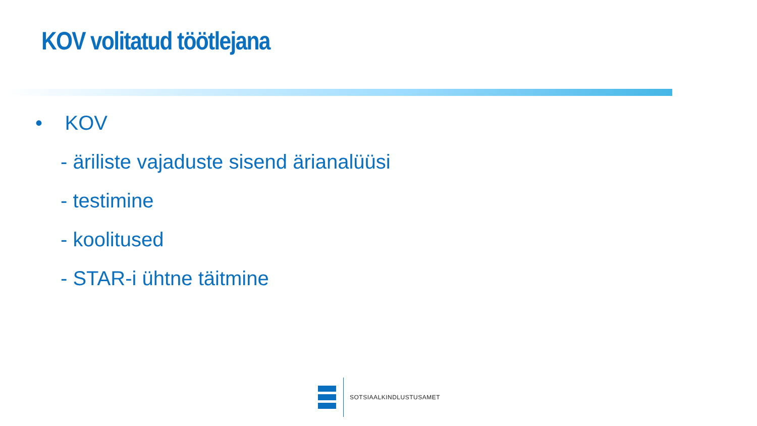KOV volitatud töötlejana
• KOV
- äriliste vajaduste sisend ärianalüüsi
- testimine
- koolitused
- STAR-i ühtne täitmine
SOTSIAALKINDLUSTUSAMET